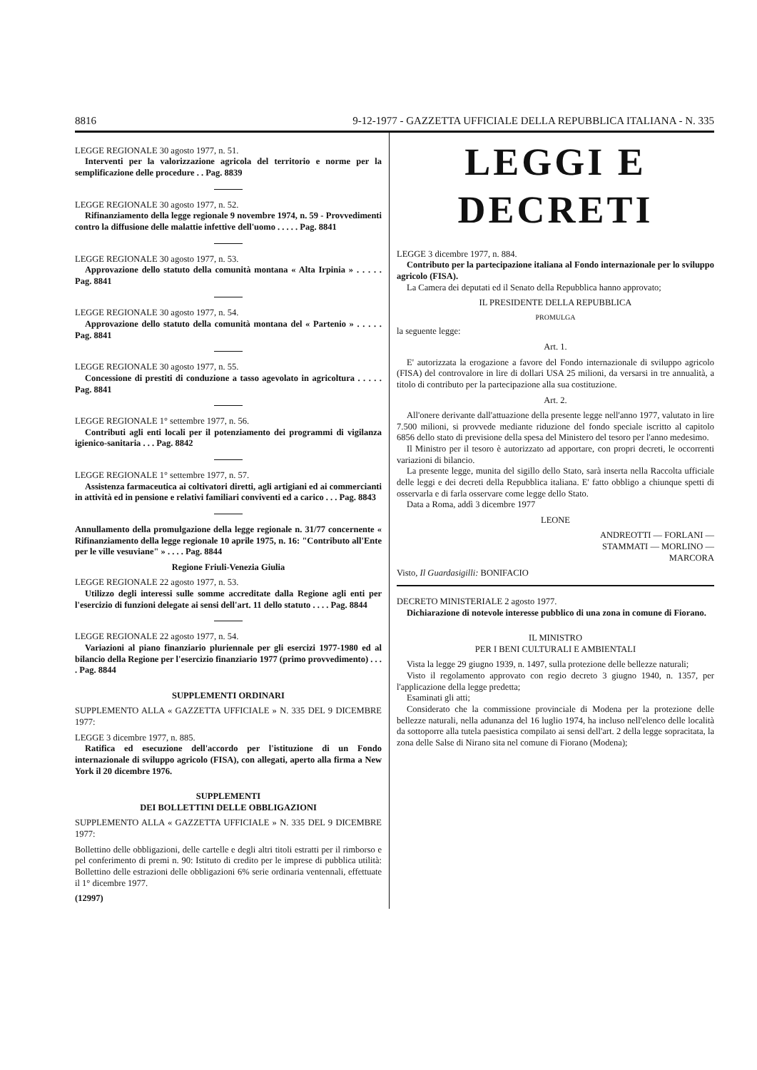8816 9-12-1977 - GAZZETTA UFFICIALE DELLA REPUBBLICA ITALIANA - N. 335
LEGGE REGIONALE 30 agosto 1977, n. 51.
Interventi per la valorizzazione agricola del territorio e norme per la semplificazione delle procedure . . Pag. 8839
LEGGE REGIONALE 30 agosto 1977, n. 52.
Rifinanziamento della legge regionale 9 novembre 1974, n. 59 - Provvedimenti contro la diffusione delle malattie infettive dell'uomo . . . . . Pag. 8841
LEGGE REGIONALE 30 agosto 1977, n. 53.
Approvazione dello statuto della comunità montana « Alta Irpinia » . . . . . Pag. 8841
LEGGE REGIONALE 30 agosto 1977, n. 54.
Approvazione dello statuto della comunità montana del « Partenio » . . . . . Pag. 8841
LEGGE REGIONALE 30 agosto 1977, n. 55.
Concessione di prestiti di conduzione a tasso agevolato in agricoltura . . . . . Pag. 8841
LEGGE REGIONALE 1° settembre 1977, n. 56.
Contributi agli enti locali per il potenziamento dei programmi di vigilanza igienico-sanitaria . . . Pag. 8842
LEGGE REGIONALE 1° settembre 1977, n. 57.
Assistenza farmaceutica ai coltivatori diretti, agli artigiani ed ai commercianti in attività ed in pensione e relativi familiari conviventi ed a carico . . . Pag. 8843
Annullamento della promulgazione della legge regionale n. 31/77 concernente « Rifinanziamento della legge regionale 10 aprile 1975, n. 16: "Contributo all'Ente per le ville vesuviane" » . . . . Pag. 8844
Regione Friuli-Venezia Giulia
LEGGE REGIONALE 22 agosto 1977, n. 53.
Utilizzo degli interessi sulle somme accreditate dalla Regione agli enti per l'esercizio di funzioni delegate ai sensi dell'art. 11 dello statuto . . . . Pag. 8844
LEGGE REGIONALE 22 agosto 1977, n. 54.
Variazioni al piano finanziario pluriennale per gli esercizi 1977-1980 ed al bilancio della Regione per l'esercizio finanziario 1977 (primo provvedimento) . . . . Pag. 8844
SUPPLEMENTI ORDINARI
SUPPLEMENTO ALLA « GAZZETTA UFFICIALE » N. 335 DEL 9 DICEMBRE 1977:
LEGGE 3 dicembre 1977, n. 885.
Ratifica ed esecuzione dell'accordo per l'istituzione di un Fondo internazionale di sviluppo agricolo (FISA), con allegati, aperto alla firma a New York il 20 dicembre 1976.
SUPPLEMENTI
DEI BOLLETTINI DELLE OBBLIGAZIONI
SUPPLEMENTO ALLA « GAZZETTA UFFICIALE » N. 335 DEL 9 DICEMBRE 1977:
Bollettino delle obbligazioni, delle cartelle e degli altri titoli estratti per il rimborso e pel conferimento di premi n. 90: Istituto di credito per le imprese di pubblica utilità: Bollettino delle estrazioni delle obbligazioni 6% serie ordinaria ventennali, effettuate il 1° dicembre 1977.
(12997)
LEGGI E DECRETI
LEGGE 3 dicembre 1977, n. 884.
Contributo per la partecipazione italiana al Fondo internazionale per lo sviluppo agricolo (FISA).
La Camera dei deputati ed il Senato della Repubblica hanno approvato;
IL PRESIDENTE DELLA REPUBBLICA
PROMULGA
la seguente legge:
Art. 1.
E' autorizzata la erogazione a favore del Fondo internazionale di sviluppo agricolo (FISA) del controvalore in lire di dollari USA 25 milioni, da versarsi in tre annualità, a titolo di contributo per la partecipazione alla sua costituzione.
Art. 2.
All'onere derivante dall'attuazione della presente legge nell'anno 1977, valutato in lire 7.500 milioni, si provvede mediante riduzione del fondo speciale iscritto al capitolo 6856 dello stato di previsione della spesa del Ministero del tesoro per l'anno medesimo.
Il Ministro per il tesoro è autorizzato ad apportare, con propri decreti, le occorrenti variazioni di bilancio.
La presente legge, munita del sigillo dello Stato, sarà inserta nella Raccolta ufficiale delle leggi e dei decreti della Repubblica italiana. E' fatto obbligo a chiunque spetti di osservarla e di farla osservare come legge dello Stato.
Data a Roma, addì 3 dicembre 1977
LEONE
ANDREOTTI — FORLANI —
STAMMATI — MORLINO —
MARCORA
Visto, Il Guardasigilli: BONIFACIO
DECRETO MINISTERIALE 2 agosto 1977.
Dichiarazione di notevole interesse pubblico di una zona in comune di Fiorano.
IL MINISTRO
PER I BENI CULTURALI E AMBIENTALI
Vista la legge 29 giugno 1939, n. 1497, sulla protezione delle bellezze naturali;
Visto il regolamento approvato con regio decreto 3 giugno 1940, n. 1357, per l'applicazione della legge predetta;
Esaminati gli atti;
Considerato che la commissione provinciale di Modena per la protezione delle bellezze naturali, nella adunanza del 16 luglio 1974, ha incluso nell'elenco delle località da sottoporre alla tutela paesistica compilato ai sensi dell'art. 2 della legge sopracitata, la zona delle Salse di Nirano sita nel comune di Fiorano (Modena);